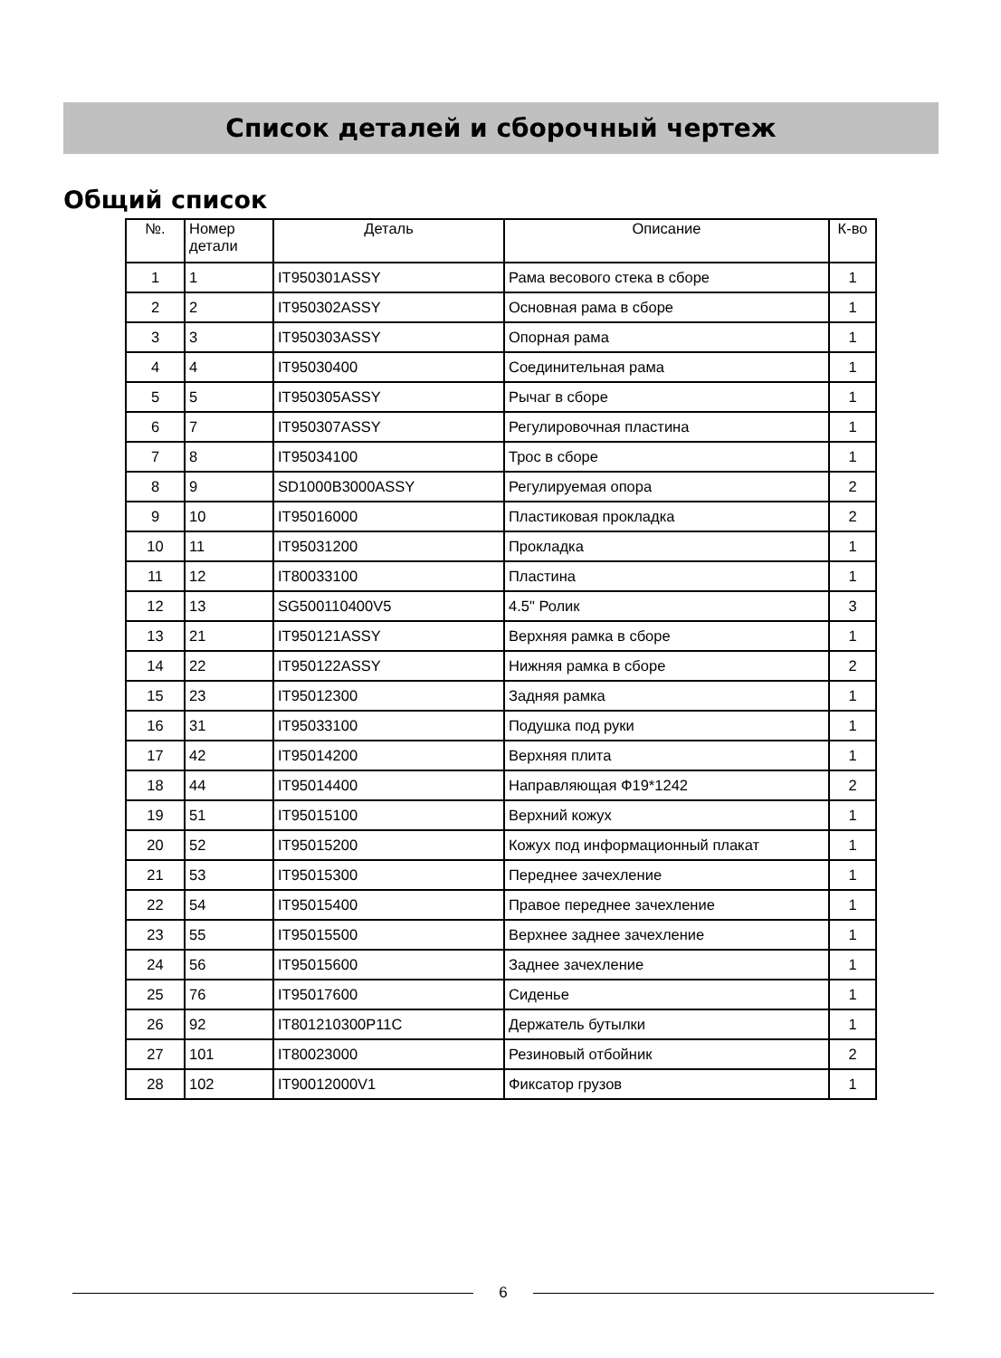Список деталей и сборочный чертеж
Общий список
| №. | Номер детали | Деталь | Описание | К-во |
| --- | --- | --- | --- | --- |
| 1 | 1 | IT950301ASSY | Рама весового стека в сборе | 1 |
| 2 | 2 | IT950302ASSY | Основная рама в сборе | 1 |
| 3 | 3 | IT950303ASSY | Опорная рама | 1 |
| 4 | 4 | IT95030400 | Соединительная рама | 1 |
| 5 | 5 | IT950305ASSY | Рычаг в сборе | 1 |
| 6 | 7 | IT950307ASSY | Регулировочная пластина | 1 |
| 7 | 8 | IT95034100 | Трос в сборе | 1 |
| 8 | 9 | SD1000B3000ASSY | Регулируемая опора | 2 |
| 9 | 10 | IT95016000 | Пластиковая прокладка | 2 |
| 10 | 11 | IT95031200 | Прокладка | 1 |
| 11 | 12 | IT80033100 | Пластина | 1 |
| 12 | 13 | SG500110400V5 | 4.5" Ролик | 3 |
| 13 | 21 | IT950121ASSY | Верхняя рамка в сборе | 1 |
| 14 | 22 | IT950122ASSY | Нижняя рамка в сборе | 2 |
| 15 | 23 | IT95012300 | Задняя рамка | 1 |
| 16 | 31 | IT95033100 | Подушка под руки | 1 |
| 17 | 42 | IT95014200 | Верхняя плита | 1 |
| 18 | 44 | IT95014400 | Направляющая Ф19*1242 | 2 |
| 19 | 51 | IT95015100 | Верхний кожух | 1 |
| 20 | 52 | IT95015200 | Кожух под информационный плакат | 1 |
| 21 | 53 | IT95015300 | Переднее зачехление | 1 |
| 22 | 54 | IT95015400 | Правое переднее зачехление | 1 |
| 23 | 55 | IT95015500 | Верхнее заднее зачехление | 1 |
| 24 | 56 | IT95015600 | Заднее зачехление | 1 |
| 25 | 76 | IT95017600 | Сиденье | 1 |
| 26 | 92 | IT801210300P11C | Держатель бутылки | 1 |
| 27 | 101 | IT80023000 | Резиновый отбойник | 2 |
| 28 | 102 | IT90012000V1 | Фиксатор грузов | 1 |
6